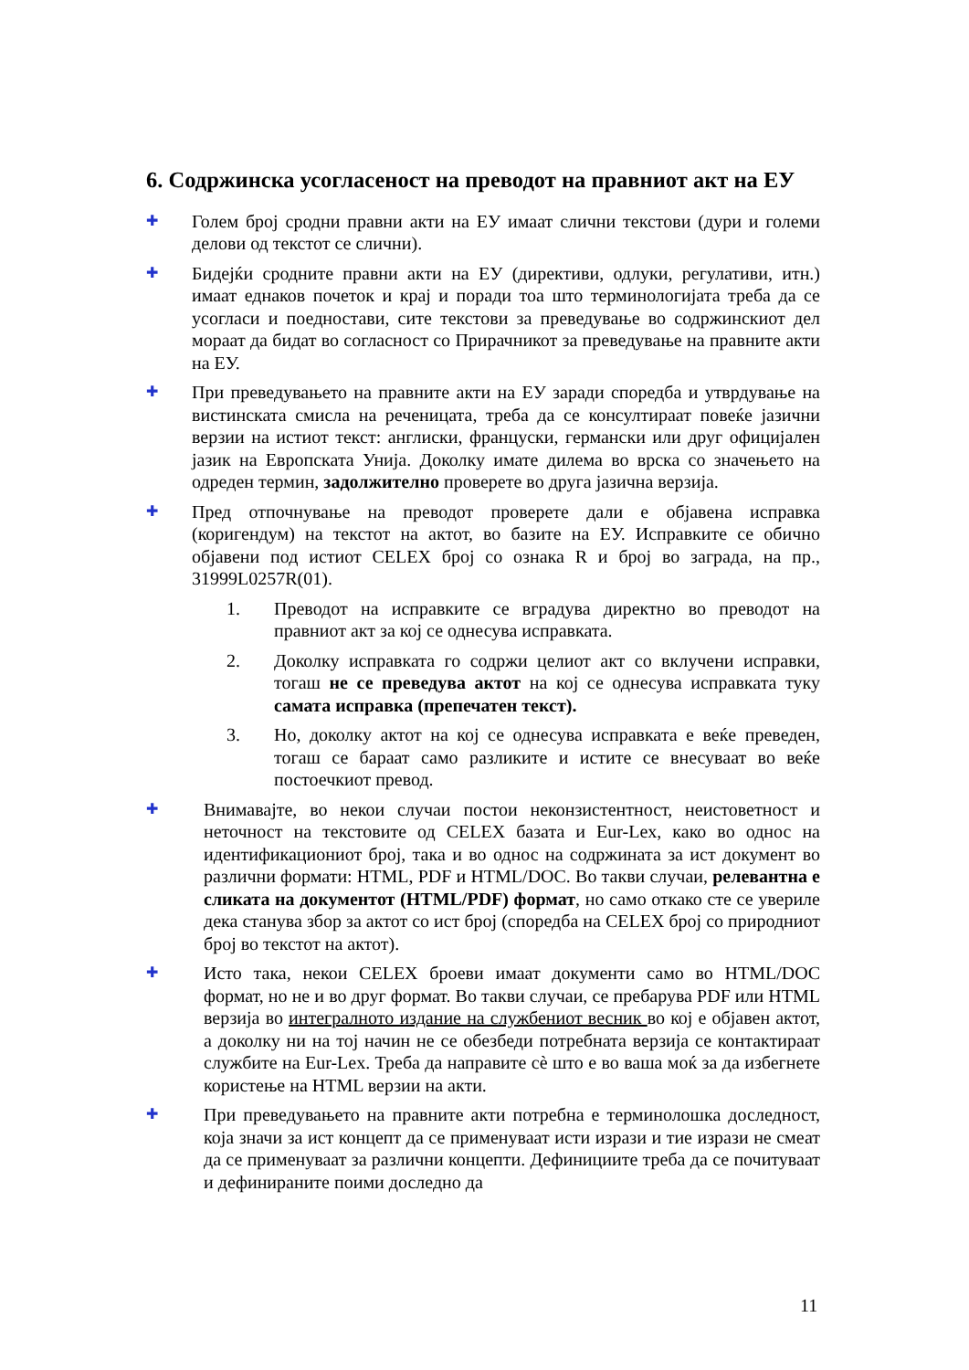6. Содржинска усогласеност на преводот на правниот акт на ЕУ
✚
Голем број сродни правни акти на ЕУ имаат слични текстови (дури и големи делови од текстот се слични).
✚
Бидејќи сродните правни акти на ЕУ (директиви, одлуки, регулативи, итн.) имаат еднаков почеток и крај и поради тоа што терминологијата треба да се усогласи и поедностави, сите текстови за преведување во содржинскиот дел мораат да бидат во согласност со Прирачникот за преведување на правните акти на ЕУ.
✚
При преведувањето на правните акти на ЕУ заради споредба и утврдување на вистинската смисла на реченицата, треба да се консултираат повеќе јазични верзии на истиот текст: англиски, француски, германски или друг официјален јазик на Европската Унија. Доколку имате дилема во врска со значењето на одреден термин, задолжително проверете во друга јазична верзија.
✚
Пред отпочнување на преводот проверете дали е објавена исправка (коригендум) на текстот на актот, во базите на ЕУ. Исправките се обично објавени под истиот CELEX број со ознака R и број во заграда, на пр., 31999L0257R(01).
1. Преводот на исправките се вградува директно во преводот на правниот акт за кој се однесува исправката.
2. Доколку исправката го содржи целиот акт со вклучени исправки, тогаш не се преведува актот на кој се однесува исправката туку самата исправка (препечатен текст).
3. Но, доколку актот на кој се однесува исправката е веќе преведен, тогаш се бараат само разликите и истите се внесуваат во веќе постоечкиот превод.
✚
Внимавајте, во некои случаи постои неконзистентност, неистоветност и неточност на текстовите од CELEX базата и Eur-Lex, како во однос на идентификациониот број, така и во однос на содржината за ист документ во различни формати: HTML, PDF и HTML/DOC. Во такви случаи, релевантна е сликата на документот (HTML/PDF) формат, но само откако сте се увериле дека станува збор за актот со ист број (споредба на CELEX број со природниот број во текстот на актот).
✚
Исто така, некои CELEX броеви имаат документи само во HTML/DOC формат, но не и во друг формат. Во такви случаи, се пребарува PDF или HTML верзија во интегралното издание на службениот весник во кој е објавен актот, а доколку ни на тој начин не се обезбеди потребната верзија се контактираат службите на Eur-Lex. Треба да направите сè што е во ваша моќ за да избегнете користење на HTML верзии на акти.
✚
При преведувањето на правните акти потребна е терминолошка доследност, која значи за ист концепт да се применуваат исти изрази и тие изрази не смеат да се применуваат за различни концепти. Дефинициите треба да се почитуваат и дефинираните поими доследно да
11